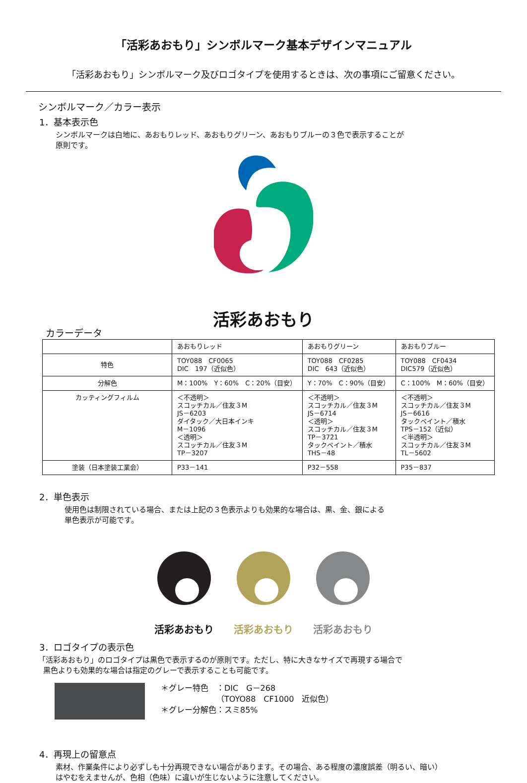「活彩あおもり」シンボルマーク基本デザインマニュアル
「活彩あおもり」シンボルマーク及びロゴタイプを使用するときは、次の事項にご留意ください。
シンボルマーク／カラー表示
1．基本表示色
シンボルマークは白地に、あおもりレッド、あおもりグリーン、あおもりブルーの３色で表示することが
原則です。
活彩あおもり
カラーデータ
| | あおもりレッド | あおもりグリーン | あおもりブルー |
| 特色 | TOY088 CF0065 DIC 197（近似色） | TOY088 CF0285 DIC 643（近似色） | TOY088 CF0434 DIC579（近似色） |
| 分解色 | M：100% Y：60% C：20%（目安） | Y：70% C：90%（目安） | C：100% M：60%（目安） |
| カッティングフィルム | ＜不透明＞ スコッチカル／住友３M JS－6203 ダイタック／大日本インキ M－1096 ＜透明＞ スコッチカル／住友３M TP－3207 | ＜不透明＞ スコッチカル／住友３M JS－6714 ＜透明＞ スコッチカル／住友３M TP－3721 タックペイント／積水 THS－48 | ＜不透明＞ スコッチカル／住友３M JS－6616 タックペイント／積水 TPS－152（近似） ＜半透明＞ スコッチカル／住友３M TL－5602 |
| 塗装（日本塗装工業会） | P33－141 | P32－558 | P35－837 |
2．単色表示
使用色は制限されている場合、または上記の３色表示よりも効果的な場合は、黒、金、銀による
単色表示が可能です。
活彩あおもり 活彩あおもり 活彩あおもり
3．ロゴタイプの表示色
「活彩あおもり」のロゴタイプは黒色で表示するのが原則です。ただし、特に大きなサイズで再現する場合で
黒色よりも効果的な場合は指定のグレーで表示することも可能です。
＊グレー特色　：DIC　G－268
　　　　　　　（TOYO88　CF1000　近似色）
＊グレー分解色：スミ85%
4．再現上の留意点
素材、作業条件により必ずしも十分再現できない場合があります。その場合、ある程度の濃度誤差（明るい、暗い）
はやむをえませんが、色相（色味）に違いが生じないように注意してください。